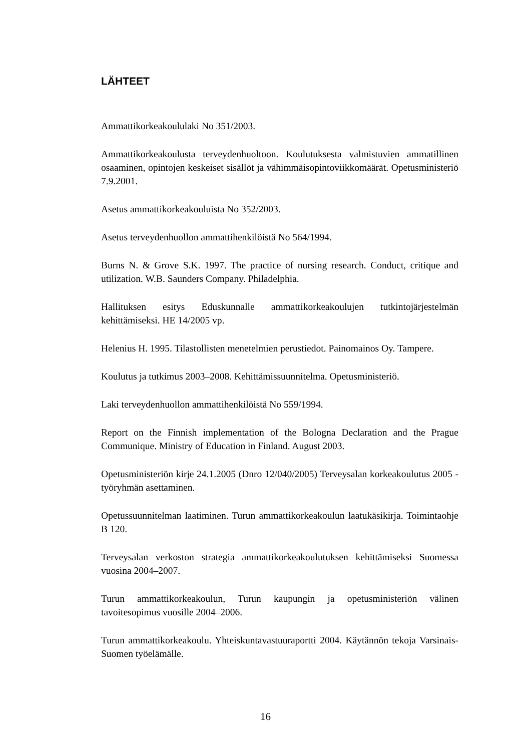LÄHTEET
Ammattikorkeakoululaki No 351/2003.
Ammattikorkeakoulusta terveydenhuoltoon. Koulutuksesta valmistuvien ammatillinen osaaminen, opintojen keskeiset sisällöt ja vähimmäisopintoviikkomäärät. Opetusministeriö 7.9.2001.
Asetus ammattikorkeakouluista No 352/2003.
Asetus terveydenhuollon ammattihenkilöistä No 564/1994.
Burns N. & Grove S.K. 1997. The practice of nursing research. Conduct, critique and utilization. W.B. Saunders Company. Philadelphia.
Hallituksen esitys Eduskunnalle ammattikorkeakoulujen tutkintojärjestelmän kehittämiseksi. HE 14/2005 vp.
Helenius H. 1995. Tilastollisten menetelmien perustiedot. Painomainos Oy. Tampere.
Koulutus ja tutkimus 2003–2008. Kehittämissuunnitelma. Opetusministeriö.
Laki terveydenhuollon ammattihenkilöistä No 559/1994.
Report on the Finnish implementation of the Bologna Declaration and the Prague Communique. Ministry of Education in Finland. August 2003.
Opetusministeriön kirje 24.1.2005 (Dnro 12/040/2005) Terveysalan korkeakoulutus 2005 -työryhmän asettaminen.
Opetussuunnitelman laatiminen. Turun ammattikorkeakoulun laatukäsikirja. Toimintaohje B 120.
Terveysalan verkoston strategia ammattikorkeakoulutuksen kehittämiseksi Suomessa vuosina 2004–2007.
Turun ammattikorkeakoulun, Turun kaupungin ja opetusministeriön välinen tavoitesopimus vuosille 2004–2006.
Turun ammattikorkeakoulu. Yhteiskuntavastuuraportti 2004. Käytännön tekoja Varsinais-Suomen työelämälle.
16